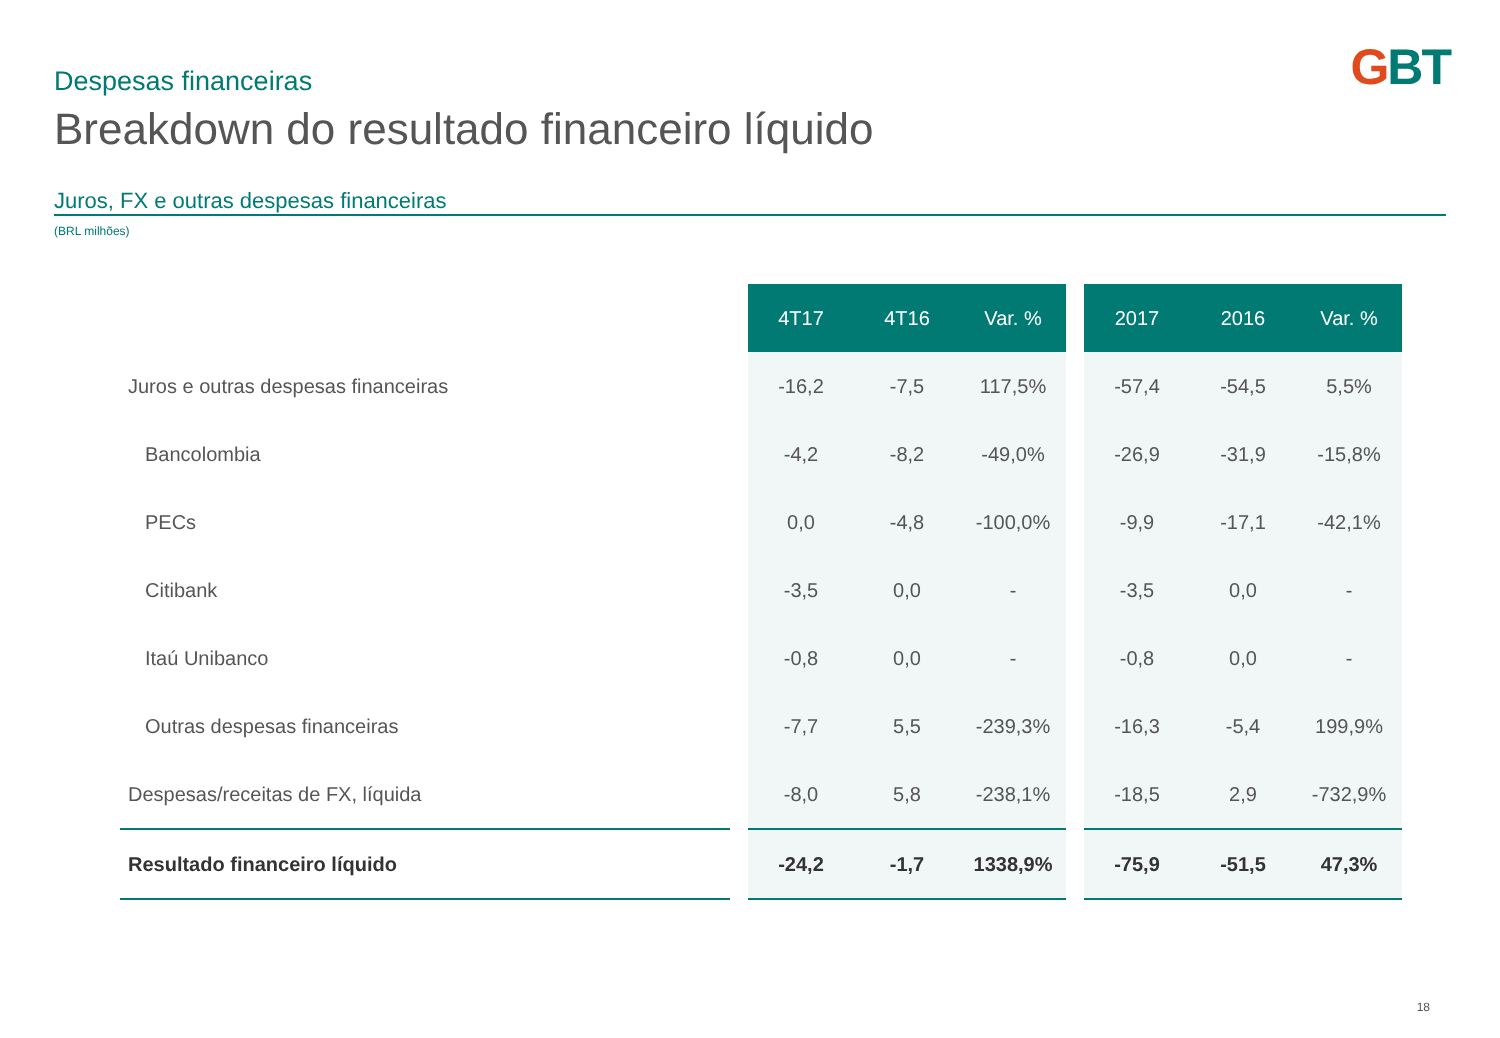GBT Despesas financeiras
Breakdown do resultado financeiro líquido
Juros, FX e outras despesas financeiras
(BRL milhões)
| | | 4T17 | 4T16 | Var. % | | 2017 | 2016 | Var. % |
| --- | --- | --- | --- | --- | --- | --- | --- | --- |
| Juros e outras despesas financeiras | | -16,2 | -7,5 | 117,5% | | -57,4 | -54,5 | 5,5% |
| Bancolombia | | -4,2 | -8,2 | -49,0% | | -26,9 | -31,9 | -15,8% |
| PECs | | 0,0 | -4,8 | -100,0% | | -9,9 | -17,1 | -42,1% |
| Citibank | | -3,5 | 0,0 | - | | -3,5 | 0,0 | - |
| Itaú Unibanco | | -0,8 | 0,0 | - | | -0,8 | 0,0 | - |
| Outras despesas financeiras | | -7,7 | 5,5 | -239,3% | | -16,3 | -5,4 | 199,9% |
| Despesas/receitas de FX, líquida | | -8,0 | 5,8 | -238,1% | | -18,5 | 2,9 | -732,9% |
| Resultado financeiro líquido | | -24,2 | -1,7 | 1338,9% | | -75,9 | -51,5 | 47,3% |
18